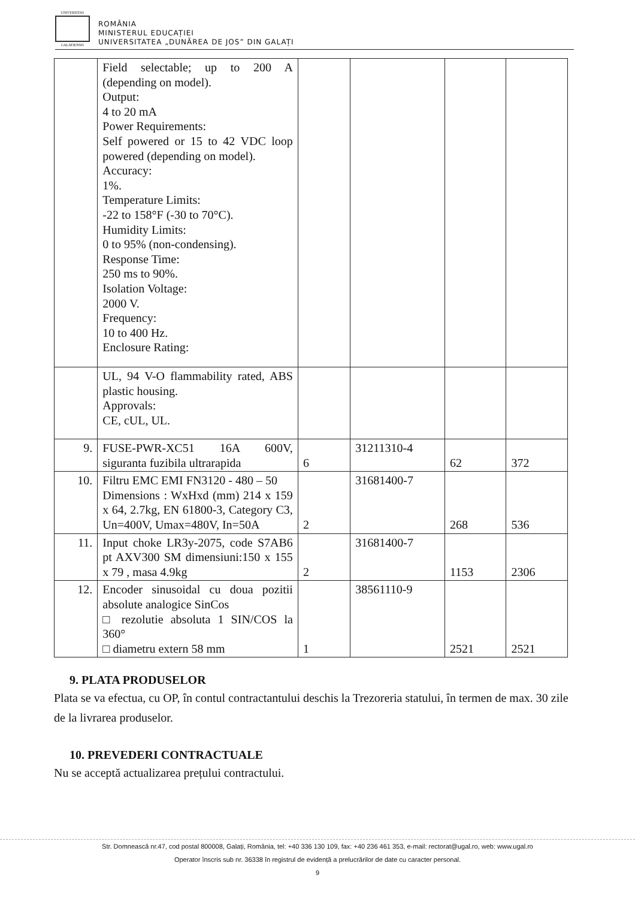UNIVERSITAS
GALATIENSIS
ROMÂNIA
MINISTERUL EDUCAȚIEI
UNIVERSITATEA „DUNĂREA DE JOS” DIN GALAȚI
| | Field selectable; up to 200 A (depending on model). Output: 4 to 20 mA Power Requirements: Self powered or 15 to 42 VDC loop powered (depending on model). Accuracy: 1%. Temperature Limits: -22 to 158°F (-30 to 70°C). Humidity Limits: 0 to 95% (non-condensing). Response Time: 250 ms to 90%. Isolation Voltage: 2000 V. Frequency: 10 to 400 Hz. Enclosure Rating: | | | | |
| | UL, 94 V-O flammability rated, ABS plastic housing. Approvals: CE, cUL, UL. | | | | |
| 9. | FUSE-PWR-XC51 16A 600V, siguranta fuzibila ultrarapida | 6 | 31211310-4 | 62 | 372 |
| 10. | Filtru EMC EMI FN3120 - 480 – 50 Dimensions : WxHxd (mm) 214 x 159 x 64, 2.7kg, EN 61800-3, Category C3, Un=400V, Umax=480V, In=50A | 2 | 31681400-7 | 268 | 536 |
| 11. | Input choke LR3y-2075, code S7AB6 pt AXV300 SM dimensiuni:150 x 155 x 79 , masa 4.9kg | 2 | 31681400-7 | 1153 | 2306 |
| 12. | Encoder sinusoidal cu doua pozitii absolute analogice SinCos □ rezolutie absoluta 1 SIN/COS la 360° □ diametru extern 58 mm | 1 | 38561110-9 | 2521 | 2521 |
9. PLATA PRODUSELOR
Plata se va efectua, cu OP, în contul contractantului deschis la Trezoreria statului, în termen de max. 30 zile de la livrarea produselor.
10. PREVEDERI CONTRACTUALE
Nu se acceptă actualizarea prețului contractului.
Str. Domnească nr.47, cod postal 800008, Galați, România, tel: +40 336 130 109, fax: +40 236 461 353, e-mail: rectorat@ugal.ro, web: www.ugal.ro
Operator înscris sub nr. 36338 în registrul de evidență a prelucrărilor de date cu caracter personal.
9